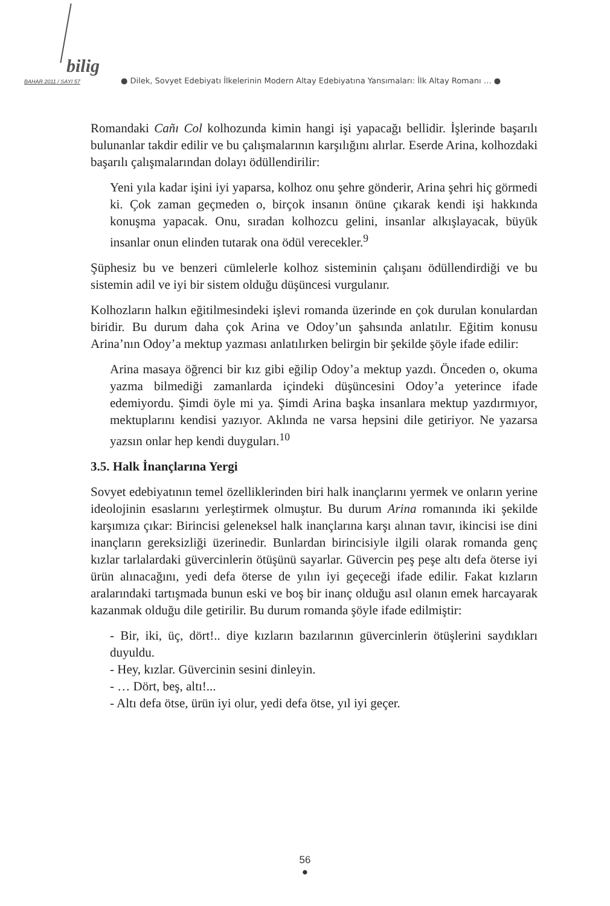bilig
BAHAR 2011 / SAYI 57 ● Dilek, Sovyet Edebiyatı İlkelerinin Modern Altay Edebiyatına Yansımaları: İlk Altay Romanı … ●
Romandaki Cañı Col kolhozunda kimin hangi işi yapacağı bellidir. İşlerinde başarılı bulunanlar takdir edilir ve bu çalışmalarının karşılığını alırlar. Eserde Arina, kolhozdaki başarılı çalışmalarından dolayı ödüllendirilir:
Yeni yıla kadar işini iyi yaparsa, kolhoz onu şehre gönderir, Arina şehri hiç görmedi ki. Çok zaman geçmeden o, birçok insanın önüne çıkarak kendi işi hakkında konuşma yapacak. Onu, sıradan kolhozcu gelini, insanlar alkışlayacak, büyük insanlar onun elinden tutarak ona ödül verecekler.<sup>9</sup>
Şüphesiz bu ve benzeri cümlelerle kolhoz sisteminin çalışanı ödüllendirdiği ve bu sistemin adil ve iyi bir sistem olduğu düşüncesi vurgulanır.
Kolhozların halkın eğitilmesindeki işlevi romanda üzerinde en çok durulan konulardan biridir. Bu durum daha çok Arina ve Odoy’un şahsında anlatılır. Eğitim konusu Arina’nın Odoy’a mektup yazması anlatılırken belirgin bir şekilde şöyle ifade edilir:
Arina masaya öğrenci bir kız gibi eğilip Odoy’a mektup yazdı. Önceden o, okuma yazma bilmediği zamanlarda içindeki düşüncesini Odoy’a yeterince ifade edemiyordu. Şimdi öyle mi ya. Şimdi Arina başka insanlara mektup yazdırmıyor, mektuplarını kendisi yazıyor. Aklında ne varsa hepsini dile getiriyor. Ne yazarsa yazsın onlar hep kendi duyguları.<sup>10</sup>
3.5. Halk İnançlarına Yergi
Sovyet edebiyatının temel özelliklerinden biri halk inançlarını yermek ve onların yerine ideolojinin esaslarını yerleştirmek olmuştur. Bu durum Arina romanında iki şekilde karşımıza çıkar: Birincisi geleneksel halk inançlarına karşı alınan tavır, ikincisi ise dini inançların gereksizliği üzerinedir. Bunlardan birincisiyle ilgili olarak romanda genç kızlar tarlalardaki güvercinlerin ötüşünü sayarlar. Güvercin peş peşe altı defa öterse iyi ürün alınacağını, yedi defa öterse de yılın iyi geçeceği ifade edilir. Fakat kızların aralarındaki tartışmada bunun eski ve boş bir inanç olduğu asıl olanın emek harcayarak kazanmak olduğu dile getirilir. Bu durum romanda şöyle ifade edilmiştir:
- Bir, iki, üç, dört!.. diye kızların bazılarının güvercinlerin ötüşlerini saydıkları duyuldu.
- Hey, kızlar. Güvercinin sesini dinleyin.
- … Dört, beş, altı!...
- Altı defa ötse, ürün iyi olur, yedi defa ötse, yıl iyi geçer.
56
●